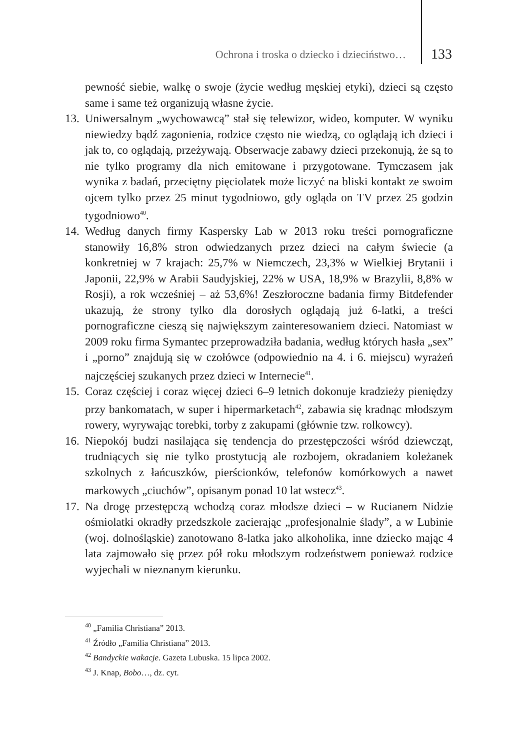Ochrona i troska o dziecko i dzieciństwo… 133
pewność siebie, walkę o swoje (życie według męskiej etyki), dzieci są często same i same też organizują własne życie.
13. Uniwersalnym „wychowawcą” stał się telewizor, wideo, komputer. W wyniku niewiedzy bądź zagonienia, rodzice często nie wiedzą, co oglądają ich dzieci i jak to, co oglądają, przeżywają. Obserwacje zabawy dzieci przekonują, że są to nie tylko programy dla nich emitowane i przygotowane. Tymczasem jak wynika z badań, przeciętny pięciolatek może liczyć na bliski kontakt ze swoim ojcem tylko przez 25 minut tygodniowo, gdy ogląda on TV przez 25 godzin tygodniowo<sup>40</sup>.
14. Według danych firmy Kaspersky Lab w 2013 roku treści pornograficzne stanowiły 16,8% stron odwiedzanych przez dzieci na całym świecie (a konkretniej w 7 krajach: 25,7% w Niemczech, 23,3% w Wielkiej Brytanii i Japonii, 22,9% w Arabii Saudyjskiej, 22% w USA, 18,9% w Brazylii, 8,8% w Rosji), a rok wcześniej – aż 53,6%! Zeszłoroczne badania firmy Bitdefender ukazują, że strony tylko dla dorosłych oglądają już 6-latki, a treści pornograficzne cieszą się największym zainteresowaniem dzieci. Natomiast w 2009 roku firma Symantec przeprowadziła badania, według których hasła „sex” i „porno” znajdują się w czołówce (odpowiednio na 4. i 6. miejscu) wyrażeń najczęściej szukanych przez dzieci w Internecie<sup>41</sup>.
15. Coraz częściej i coraz więcej dzieci 6–9 letnich dokonuje kradzieży pieniędzy przy bankomatach, w super i hipermarketach<sup>42</sup>, zabawia się kradnąc młodszym rowery, wyrywając torebki, torby z zakupami (głównie tzw. rolkowcy).
16. Niepokój budzi nasilająca się tendencja do przestępczości wśród dziewcząt, trudniących się nie tylko prostytucją ale rozbojem, okradaniem koleżanek szkolnych z łańcuszków, pierścionków, telefonów komórkowych a nawet markowych „ciuchów”, opisanym ponad 10 lat wstecz<sup>43</sup>.
17. Na drogę przestępczą wchodzą coraz młodsze dzieci – w Rucianem Nidzie ośmiolatki okradły przedszkole zacierając „profesjonalnie ślady”, a w Lubinie (woj. dolnośląskie) zanotowano 8-latka jako alkoholika, inne dziecko mając 4 lata zajmowało się przez pół roku młodszym rodzeństwem ponieważ rodzice wyjechali w nieznanym kierunku.
<sup>40</sup> „Familia Christiana” 2013.
<sup>41</sup> Źródło „Familia Christiana” 2013.
<sup>42</sup> Bandyckie wakacje. Gazeta Lubuska. 15 lipca 2002.
<sup>43</sup> J. Knap, Bobo…, dz. cyt.